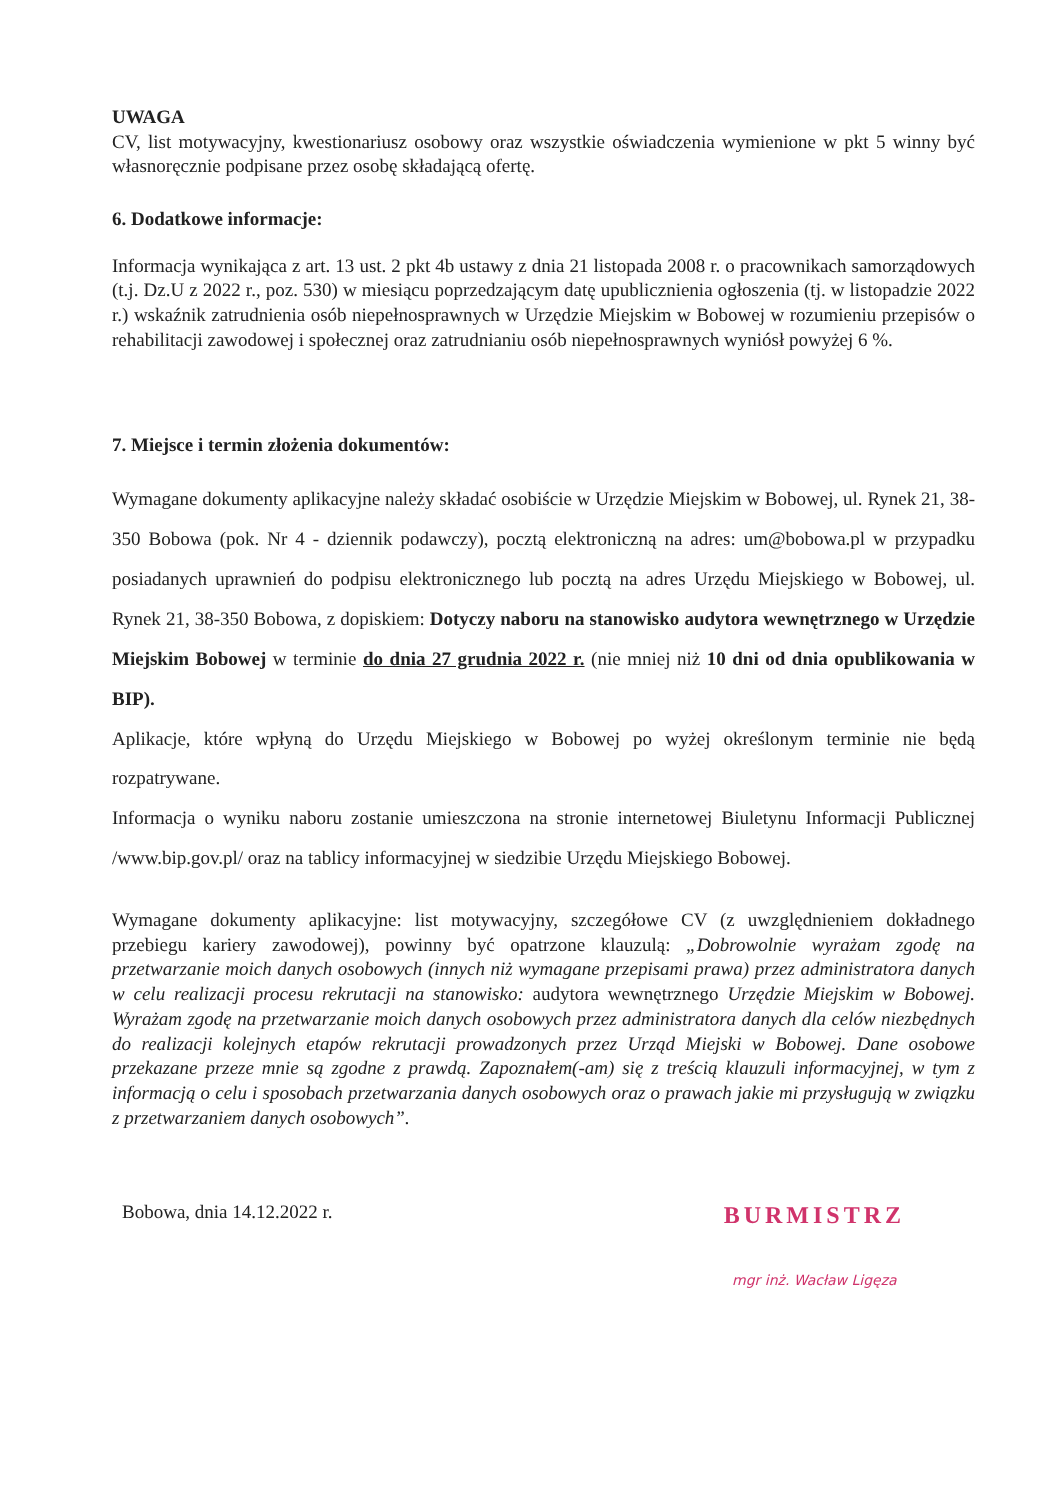UWAGA
CV, list motywacyjny, kwestionariusz osobowy oraz wszystkie oświadczenia wymienione w pkt 5 winny być własnoręcznie podpisane przez osobę składającą ofertę.
6. Dodatkowe informacje:
Informacja wynikająca z art. 13 ust. 2 pkt 4b ustawy z dnia 21 listopada 2008 r. o pracownikach samorządowych (t.j. Dz.U z 2022 r., poz. 530) w miesiącu poprzedzającym datę upublicznienia ogłoszenia (tj. w listopadzie 2022 r.) wskaźnik zatrudnienia osób niepełnosprawnych w Urzędzie Miejskim w Bobowej w rozumieniu przepisów o rehabilitacji zawodowej i społecznej oraz zatrudnianiu osób niepełnosprawnych wyniósł powyżej 6 %.
7. Miejsce i termin złożenia dokumentów:
Wymagane dokumenty aplikacyjne należy składać osobiście w Urzędzie Miejskim w Bobowej, ul. Rynek 21, 38-350 Bobowa (pok. Nr 4 - dziennik podawczy), pocztą elektroniczną na adres: um@bobowa.pl w przypadku posiadanych uprawnień do podpisu elektronicznego lub pocztą na adres Urzędu Miejskiego w Bobowej, ul. Rynek 21, 38-350 Bobowa, z dopiskiem: Dotyczy naboru na stanowisko audytora wewnętrznego w Urzędzie Miejskim Bobowej w terminie do dnia 27 grudnia 2022 r. (nie mniej niż 10 dni od dnia opublikowania w BIP).
Aplikacje, które wpłyną do Urzędu Miejskiego w Bobowej po wyżej określonym terminie nie będą rozpatrywane.
Informacja o wyniku naboru zostanie umieszczona na stronie internetowej Biuletynu Informacji Publicznej /www.bip.gov.pl/ oraz na tablicy informacyjnej w siedzibie Urzędu Miejskiego Bobowej.
Wymagane dokumenty aplikacyjne: list motywacyjny, szczegółowe CV (z uwzględnieniem dokładnego przebiegu kariery zawodowej), powinny być opatrzone klauzulą: „Dobrowolnie wyrażam zgodę na przetwarzanie moich danych osobowych (innych niż wymagane przepisami prawa) przez administratora danych w celu realizacji procesu rekrutacji na stanowisko: audytora wewnętrznego Urzędzie Miejskim w Bobowej. Wyrażam zgodę na przetwarzanie moich danych osobowych przez administratora danych dla celów niezbędnych do realizacji kolejnych etapów rekrutacji prowadzonych przez Urząd Miejski w Bobowej. Dane osobowe przekazane przeze mnie są zgodne z prawdą. Zapoznałem(-am) się z treścią klauzuli informacyjnej, w tym z informacją o celu i sposobach przetwarzania danych osobowych oraz o prawach jakie mi przysługują w związku z przetwarzaniem danych osobowych”.
Bobowa, dnia 14.12.2022 r.
BURMISTRZ
mgr inż. Wacław Ligęza